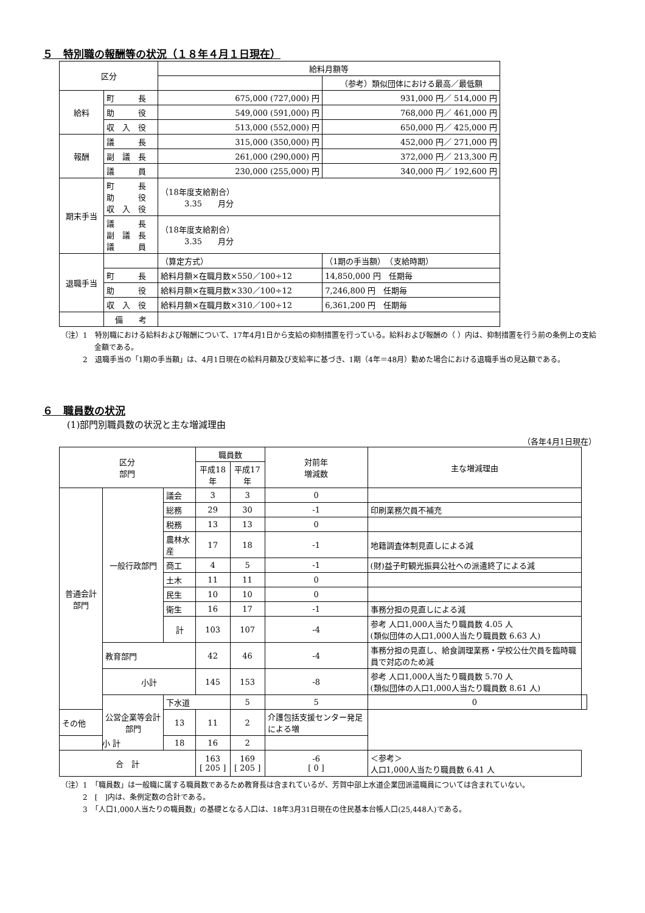５　特別職の報酬等の状況（１８年４月１日現在）
| 区分 | | 給料月額等 | |
| --- | --- | --- | --- |
| | | | （参考）類似団体における最高／最低額 |
| 給料 | 町 長 | 675,000 (727,000) 円 | 931,000 円／ 514,000 円 |
| | 助 役 | 549,000 (591,000) 円 | 768,000 円／ 461,000 円 |
| | 収 入 役 | 513,000 (552,000) 円 | 650,000 円／ 425,000 円 |
| 報酬 | 議 長 | 315,000 (350,000) 円 | 452,000 円／ 271,000 円 |
| | 副 議 長 | 261,000 (290,000) 円 | 372,000 円／ 213,300 円 |
| | 議 員 | 230,000 (255,000) 円 | 340,000 円／ 192,600 円 |
| 期末手当 | 町 長 助 役 収 入 役 | （18年度支給割合） 3.35 月分 | |
| | 議 長 副 議 長 議 員 | （18年度支給割合） 3.35 月分 | |
| 退職手当 | | （算定方式） | （1期の手当額） （支給時期） |
| | 町 長 | 給料月額×在職月数×550／100÷12 | 14,850,000 円 任期毎 |
| | 助 役 | 給料月額×在職月数×330／100÷12 | 7,246,800 円 任期毎 |
| | 収 入 役 | 給料月額×在職月数×310／100÷12 | 6,361,200 円 任期毎 |
| | 備 考 | | |
（注）1　特別職における給料および報酬について、17年4月1日から支給の抑制措置を行っている。給料および報酬の（ ）内は、抑制措置を行う前の条例上の支給金額である。
　　　2　退職手当の「1期の手当額」は、4月1日現在の給料月額及び支給率に基づき、1期（4年＝48月）勤めた場合における退職手当の見込額である。
６　職員数の状況
(1)部門別職員数の状況と主な増減理由
（各年4月1日現在）
| 区分 部門 | | | 職員数 | | 対前年 増減数 | 主な増減理由 | |
| --- | --- | --- | --- | --- | --- | --- | --- |
| | | | 平成18年 | 平成17年 | | | |
| 普通会計部門 | 一般行政部門 | 議会 | 3 | 3 | 0 | | |
| | | 総務 | 29 | 30 | -1 | 印刷業務欠員不補充 | |
| | | 税務 | 13 | 13 | 0 | | |
| | | 農林水産 | 17 | 18 | -1 | 地籍調査体制見直しによる減 | |
| | | 商工 | 4 | 5 | -1 | (財)益子町観光振興公社への派遣終了による減 | |
| | | 土木 | 11 | 11 | 0 | | |
| | | 民生 | 10 | 10 | 0 | | |
| | | 衛生 | 16 | 17 | -1 | 事務分担の見直しによる減 | |
| | | 計 | 103 | 107 | -4 | 参考 人口1,000人当たり職員数 4.05 人 (類似団体の人口1,000人当たり職員数 6.63 人) | |
| | 教育部門 | | 42 | 46 | -4 | 事務分担の見直し、給食調理業務・学校公仕欠員を臨時職員で対応のため減 | |
| | 小計 | | 145 | 153 | -8 | 参考 人口1,000人当たり職員数 5.70 人 (類似団体の人口1,000人当たり職員数 8.61 人) | |
| | 公営企業等会計部門 | 下水道 | | 5 | 5 | 0 | |
| その他 | | 13 | 11 | 2 | 介護包括支援センター発足による増 | | |
| 小 計 | | 18 | 16 | 2 | | | |
| 合 計 | | | 163 [ 205 ] | 169 [ 205 ] | -6 [ 0 ] | ＜参考＞ 人口1,000人当たり職員数 6.41 人 | |
（注）1　「職員数」は一般職に属する職員数であるため教育長は含まれているが、芳賀中部上水道企業団派遣職員については含まれていない。
　　　2　[　]内は、条例定数の合計である。
　　　3　「人口1,000人当たりの職員数」の基礎となる人口は、18年3月31日現在の住民基本台帳人口(25,448人)である。